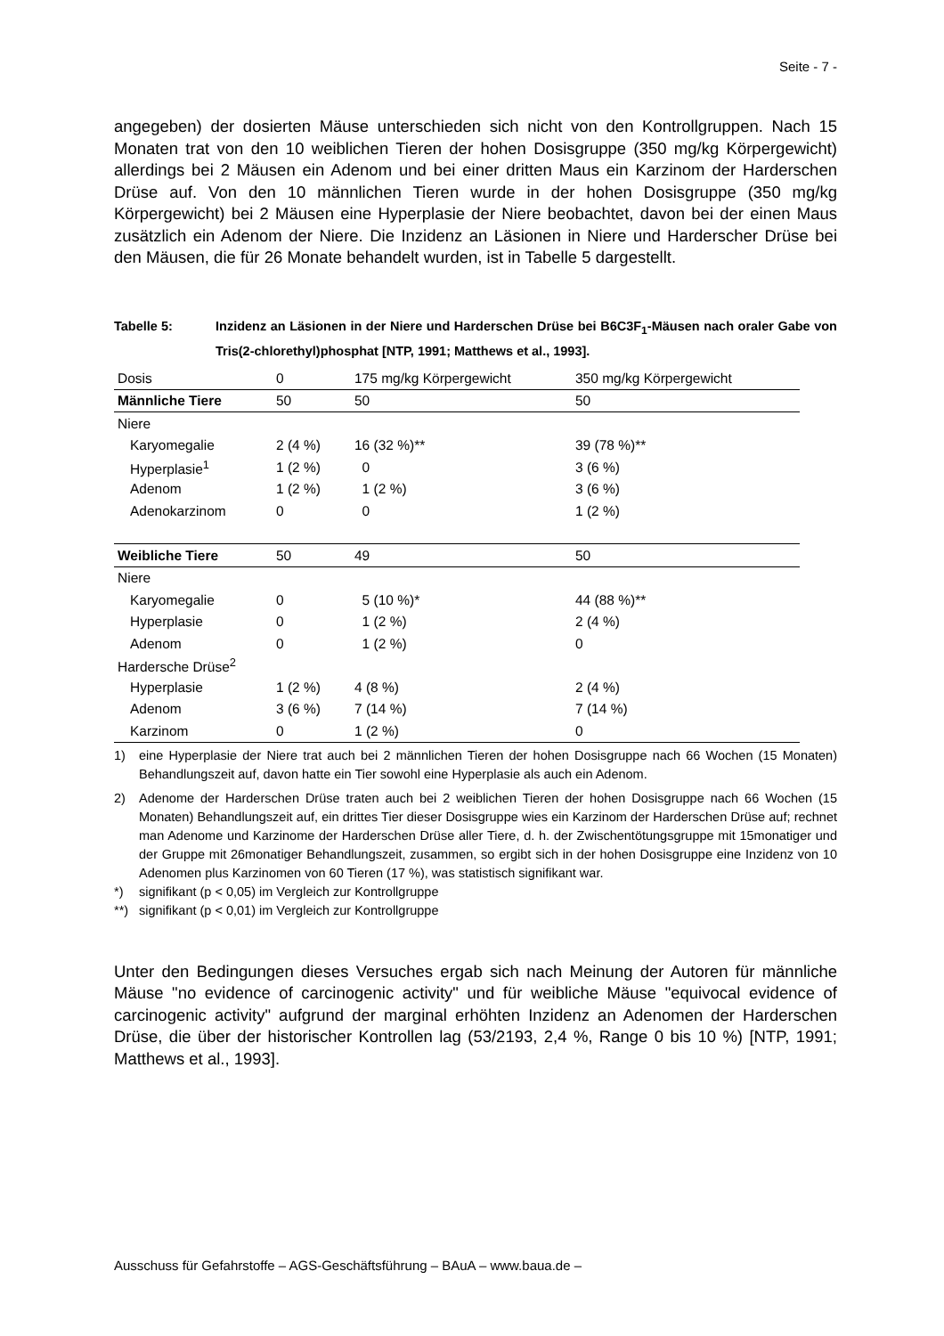Seite - 7 -
angegeben) der dosierten Mäuse unterschieden sich nicht von den Kontrollgruppen. Nach 15 Monaten trat von den 10 weiblichen Tieren der hohen Dosisgruppe (350 mg/kg Körpergewicht) allerdings bei 2 Mäusen ein Adenom und bei einer dritten Maus ein Karzinom der Harderschen Drüse auf. Von den 10 männlichen Tieren wurde in der hohen Dosisgruppe (350 mg/kg Körpergewicht) bei 2 Mäusen eine Hyperplasie der Niere beobachtet, davon bei der einen Maus zusätzlich ein Adenom der Niere. Die Inzidenz an Läsionen in Niere und Harderscher Drüse bei den Mäusen, die für 26 Monate behandelt wurden, ist in Tabelle 5 dargestellt.
Tabelle 5: Inzidenz an Läsionen in der Niere und Harderschen Drüse bei B6C3F<sub>1</sub>-Mäusen nach oraler Gabe von Tris(2-chlorethyl)phosphat [NTP, 1991; Matthews et al., 1993].
| Dosis | 0 | 175 mg/kg Körpergewicht | 350 mg/kg Körpergewicht |
| Männliche Tiere | 50 | 50 | 50 |
| Niere | | | |
| Karyomegalie | 2 (4 %) | 16 (32 %)** | 39 (78 %)** |
| Hyperplasie<sup>1</sup> | 1 (2 %) | 0 | 3 (6 %) |
| Adenom | 1 (2 %) | 1 (2 %) | 3 (6 %) |
| Adenokarzinom | 0 | 0 | 1 (2 %) |
| Weibliche Tiere | 50 | 49 | 50 |
| Niere | | | |
| Karyomegalie | 0 | 5 (10 %)* | 44 (88 %)** |
| Hyperplasie | 0 | 1 (2 %) | 2 (4 %) |
| Adenom | 0 | 1 (2 %) | 0 |
| Hardersche Drüse<sup>2</sup> | | | |
| Hyperplasie | 1 (2 %) | 4 (8 %) | 2 (4 %) |
| Adenom | 3 (6 %) | 7 (14 %) | 7 (14 %) |
| Karzinom | 0 | 1 (2 %) | 0 |
1) eine Hyperplasie der Niere trat auch bei 2 männlichen Tieren der hohen Dosisgruppe nach 66 Wochen (15 Monaten) Behandlungszeit auf, davon hatte ein Tier sowohl eine Hyperplasie als auch ein Adenom.
2) Adenome der Harderschen Drüse traten auch bei 2 weiblichen Tieren der hohen Dosisgruppe nach 66 Wochen (15 Monaten) Behandlungszeit auf, ein drittes Tier dieser Dosisgruppe wies ein Karzinom der Harderschen Drüse auf; rechnet man Adenome und Karzinome der Harderschen Drüse aller Tiere, d. h. der Zwischentötungsgruppe mit 15monatiger und der Gruppe mit 26monatiger Behandlungszeit, zusammen, so ergibt sich in der hohen Dosisgruppe eine Inzidenz von 10 Adenomen plus Karzinomen von 60 Tieren (17 %), was statistisch signifikant war.
*) signifikant (p < 0,05) im Vergleich zur Kontrollgruppe
**) signifikant (p < 0,01) im Vergleich zur Kontrollgruppe
Unter den Bedingungen dieses Versuches ergab sich nach Meinung der Autoren für männliche Mäuse "no evidence of carcinogenic activity" und für weibliche Mäuse "equivocal evidence of carcinogenic activity" aufgrund der marginal erhöhten Inzidenz an Adenomen der Harderschen Drüse, die über der historischer Kontrollen lag (53/2193, 2,4 %, Range 0 bis 10 %) [NTP, 1991; Matthews et al., 1993].
Ausschuss für Gefahrstoffe – AGS-Geschäftsführung – BAuA – www.baua.de –